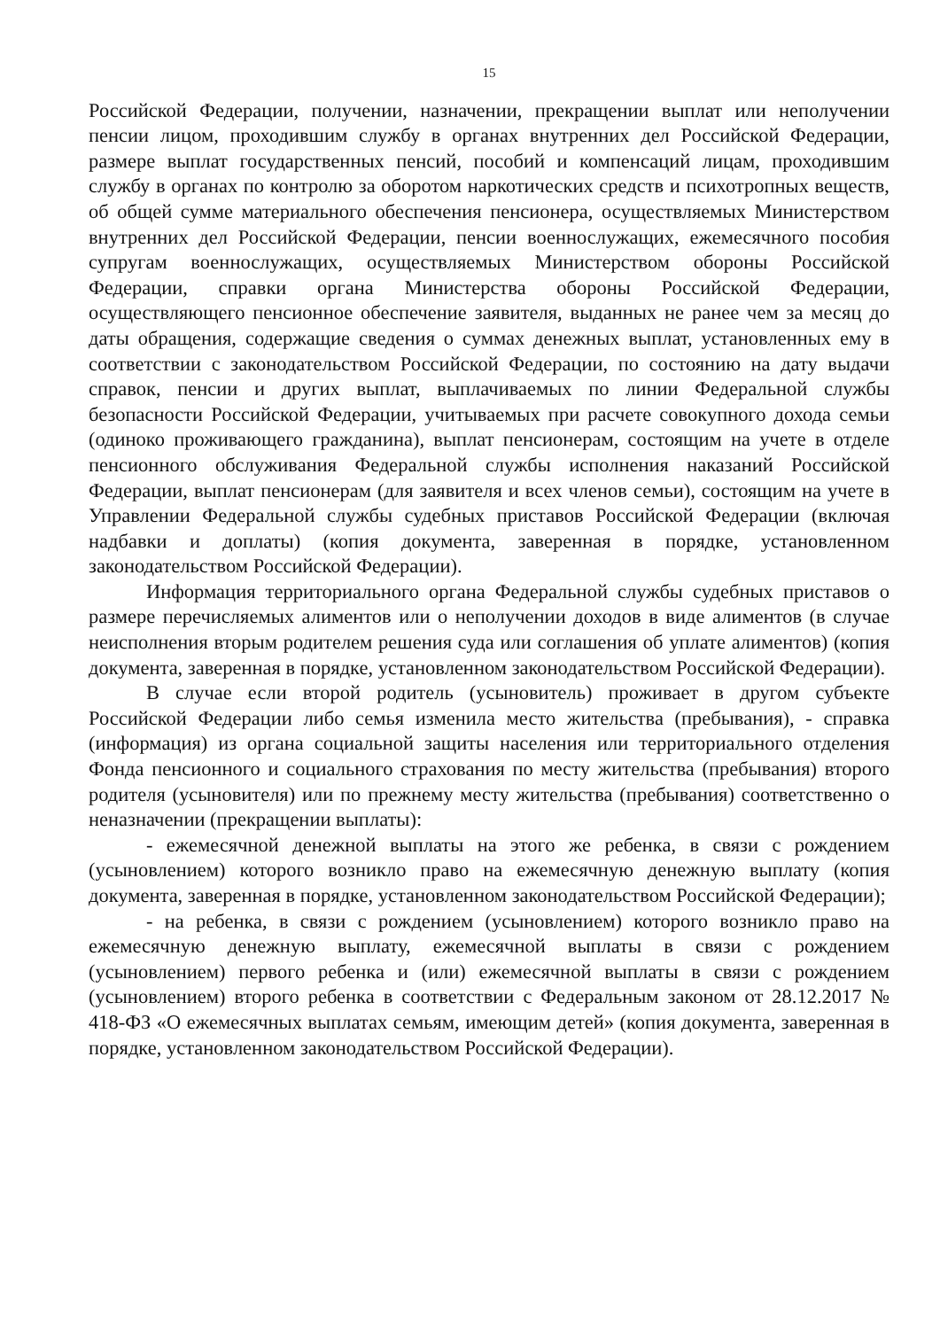15
Российской Федерации, получении, назначении, прекращении выплат или неполучении пенсии лицом, проходившим службу в органах внутренних дел Российской Федерации, размере выплат государственных пенсий, пособий и компенсаций лицам, проходившим службу в органах по контролю за оборотом наркотических средств и психотропных веществ, об общей сумме материального обеспечения пенсионера, осуществляемых Министерством внутренних дел Российской Федерации, пенсии военнослужащих, ежемесячного пособия супругам военнослужащих, осуществляемых Министерством обороны Российской Федерации, справки органа Министерства обороны Российской Федерации, осуществляющего пенсионное обеспечение заявителя, выданных не ранее чем за месяц до даты обращения, содержащие сведения о суммах денежных выплат, установленных ему в соответствии с законодательством Российской Федерации, по состоянию на дату выдачи справок, пенсии и других выплат, выплачиваемых по линии Федеральной службы безопасности Российской Федерации, учитываемых при расчете совокупного дохода семьи (одиноко проживающего гражданина), выплат пенсионерам, состоящим на учете в отделе пенсионного обслуживания Федеральной службы исполнения наказаний Российской Федерации, выплат пенсионерам (для заявителя и всех членов семьи), состоящим на учете в Управлении Федеральной службы судебных приставов Российской Федерации (включая надбавки и доплаты) (копия документа, заверенная в порядке, установленном законодательством Российской Федерации).
Информация территориального органа Федеральной службы судебных приставов о размере перечисляемых алиментов или о неполучении доходов в виде алиментов (в случае неисполнения вторым родителем решения суда или соглашения об уплате алиментов) (копия документа, заверенная в порядке, установленном законодательством Российской Федерации).
В случае если второй родитель (усыновитель) проживает в другом субъекте Российской Федерации либо семья изменила место жительства (пребывания), - справка (информация) из органа социальной защиты населения или территориального отделения Фонда пенсионного и социального страхования по месту жительства (пребывания) второго родителя (усыновителя) или по прежнему месту жительства (пребывания) соответственно о неназначении (прекращении выплаты):
- ежемесячной денежной выплаты на этого же ребенка, в связи с рождением (усыновлением) которого возникло право на ежемесячную денежную выплату (копия документа, заверенная в порядке, установленном законодательством Российской Федерации);
- на ребенка, в связи с рождением (усыновлением) которого возникло право на ежемесячную денежную выплату, ежемесячной выплаты в связи с рождением (усыновлением) первого ребенка и (или) ежемесячной выплаты в связи с рождением (усыновлением) второго ребенка в соответствии с Федеральным законом от 28.12.2017 № 418-ФЗ «О ежемесячных выплатах семьям, имеющим детей» (копия документа, заверенная в порядке, установленном законодательством Российской Федерации).